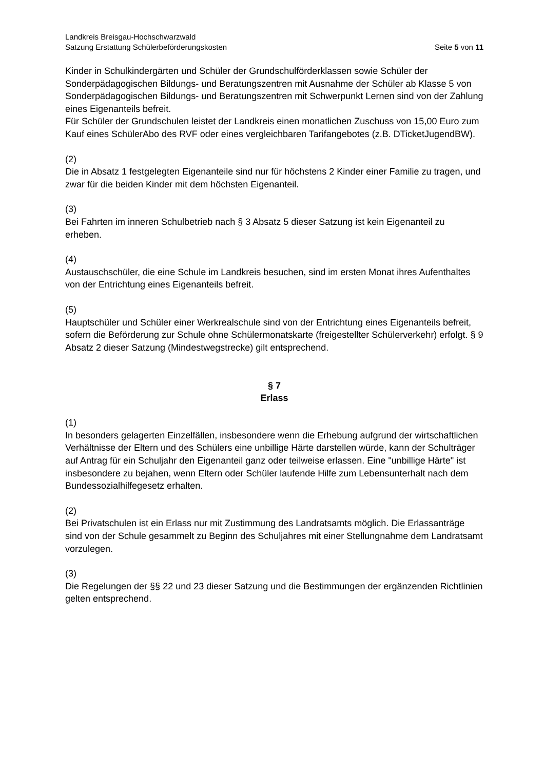Landkreis Breisgau-Hochschwarzwald
Satzung Erstattung Schülerbeförderungskosten Seite 5 von 11
Kinder in Schulkindergärten und Schüler der Grundschulförderklassen sowie Schüler der Sonderpädagogischen Bildungs- und Beratungszentren mit Ausnahme der Schüler ab Klasse 5 von Sonderpädagogischen Bildungs- und Beratungszentren mit Schwerpunkt Lernen sind von der Zahlung eines Eigenanteils befreit.
Für Schüler der Grundschulen leistet der Landkreis einen monatlichen Zuschuss von 15,00 Euro zum Kauf eines SchülerAbo des RVF oder eines vergleichbaren Tarifangebotes (z.B. DTicketJugendBW).
(2)
Die in Absatz 1 festgelegten Eigenanteile sind nur für höchstens 2 Kinder einer Familie zu tragen, und zwar für die beiden Kinder mit dem höchsten Eigenanteil.
(3)
Bei Fahrten im inneren Schulbetrieb nach § 3 Absatz 5 dieser Satzung ist kein Eigenanteil zu erheben.
(4)
Austauschschüler, die eine Schule im Landkreis besuchen, sind im ersten Monat ihres Aufenthaltes von der Entrichtung eines Eigenanteils befreit.
(5)
Hauptschüler und Schüler einer Werkrealschule sind von der Entrichtung eines Eigenanteils befreit, sofern die Beförderung zur Schule ohne Schülermonatskarte (freigestellter Schülerverkehr) erfolgt. § 9 Absatz 2 dieser Satzung (Mindestwegstrecke) gilt entsprechend.
§ 7
Erlass
(1)
In besonders gelagerten Einzelfällen, insbesondere wenn die Erhebung aufgrund der wirtschaftlichen Verhältnisse der Eltern und des Schülers eine unbillige Härte darstellen würde, kann der Schulträger auf Antrag für ein Schuljahr den Eigenanteil ganz oder teilweise erlassen. Eine "unbillige Härte" ist insbesondere zu bejahen, wenn Eltern oder Schüler laufende Hilfe zum Lebensunterhalt nach dem Bundessozialhilfegesetz erhalten.
(2)
Bei Privatschulen ist ein Erlass nur mit Zustimmung des Landratsamts möglich. Die Erlassanträge sind von der Schule gesammelt zu Beginn des Schuljahres mit einer Stellungnahme dem Landratsamt vorzulegen.
(3)
Die Regelungen der §§ 22 und 23 dieser Satzung und die Bestimmungen der ergänzenden Richtlinien gelten entsprechend.